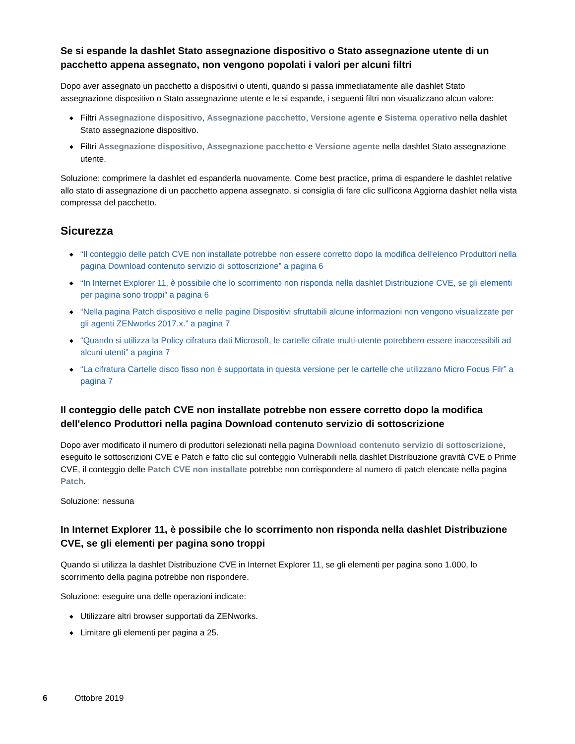Se si espande la dashlet Stato assegnazione dispositivo o Stato assegnazione utente di un pacchetto appena assegnato, non vengono popolati i valori per alcuni filtri
Dopo aver assegnato un pacchetto a dispositivi o utenti, quando si passa immediatamente alle dashlet Stato assegnazione dispositivo o Stato assegnazione utente e le si espande, i seguenti filtri non visualizzano alcun valore:
◆ Filtri Assegnazione dispositivo, Assegnazione pacchetto, Versione agente e Sistema operativo nella dashlet Stato assegnazione dispositivo.
◆ Filtri Assegnazione dispositivo, Assegnazione pacchetto e Versione agente nella dashlet Stato assegnazione utente.
Soluzione: comprimere la dashlet ed espanderla nuovamente. Come best practice, prima di espandere le dashlet relative allo stato di assegnazione di un pacchetto appena assegnato, si consiglia di fare clic sull'icona Aggiorna dashlet nella vista compressa del pacchetto.
Sicurezza
◆ “Il conteggio delle patch CVE non installate potrebbe non essere corretto dopo la modifica dell'elenco Produttori nella pagina Download contenuto servizio di sottoscrizione” a pagina 6
◆ “In Internet Explorer 11, è possibile che lo scorrimento non risponda nella dashlet Distribuzione CVE, se gli elementi per pagina sono troppi” a pagina 6
◆ “Nella pagina Patch dispositivo e nelle pagine Dispositivi sfruttabili alcune informazioni non vengono visualizzate per gli agenti ZENworks 2017.x.” a pagina 7
◆ “Quando si utilizza la Policy cifratura dati Microsoft, le cartelle cifrate multi-utente potrebbero essere inaccessibili ad alcuni utenti” a pagina 7
◆ “La cifratura Cartelle disco fisso non è supportata in questa versione per le cartelle che utilizzano Micro Focus Filr” a pagina 7
Il conteggio delle patch CVE non installate potrebbe non essere corretto dopo la modifica dell'elenco Produttori nella pagina Download contenuto servizio di sottoscrizione
Dopo aver modificato il numero di produttori selezionati nella pagina Download contenuto servizio di sottoscrizione, eseguito le sottoscrizioni CVE e Patch e fatto clic sul conteggio Vulnerabili nella dashlet Distribuzione gravità CVE o Prime CVE, il conteggio delle Patch CVE non installate potrebbe non corrispondere al numero di patch elencate nella pagina Patch.
Soluzione: nessuna
In Internet Explorer 11, è possibile che lo scorrimento non risponda nella dashlet Distribuzione CVE, se gli elementi per pagina sono troppi
Quando si utilizza la dashlet Distribuzione CVE in Internet Explorer 11, se gli elementi per pagina sono 1.000, lo scorrimento della pagina potrebbe non rispondere.
Soluzione: eseguire una delle operazioni indicate:
◆ Utilizzare altri browser supportati da ZENworks.
◆ Limitare gli elementi per pagina a 25.
6 Ottobre 2019